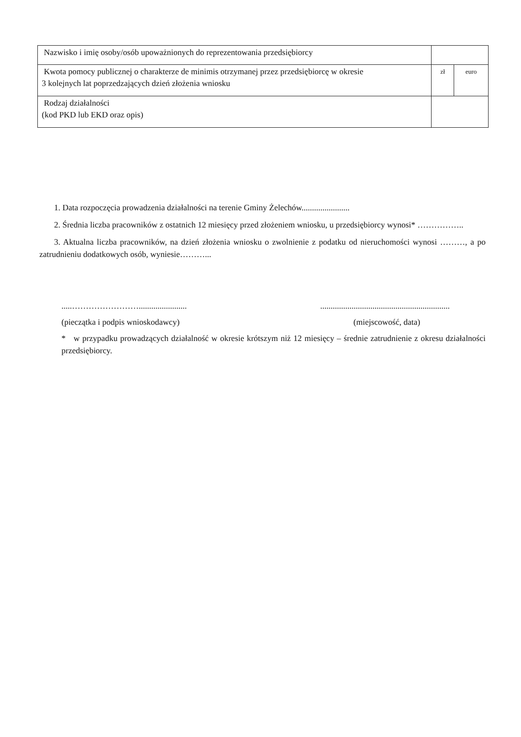| Nazwisko i imię osoby/osób upoważnionych do reprezentowania przedsiębiorcy | | |
| Kwota pomocy publicznej o charakterze de minimis otrzymanej przez przedsiębiorcę w okresie 3 kolejnych lat poprzedzających dzień złożenia wniosku | zł | euro |
| Rodzaj działalności (kod PKD lub EKD oraz opis) | | |
1. Data rozpoczęcia prowadzenia działalności na terenie Gminy Żelechów.......................
2. Średnia liczba pracowników z ostatnich 12 miesięcy przed złożeniem wniosku, u przedsiębiorcy wynosi* ……………..
3. Aktualna liczba pracowników, na dzień złożenia wniosku o zwolnienie z podatku od nieruchomości wynosi ………, a po zatrudnieniu dodatkowych osób, wyniesie………...
.....……………………....................... ..............................................................
(pieczątka i podpis wnioskodawcy) (miejscowość, data)
* w przypadku prowadzących działalność w okresie krótszym niż 12 miesięcy – średnie zatrudnienie z okresu działalności przedsiębiorcy.